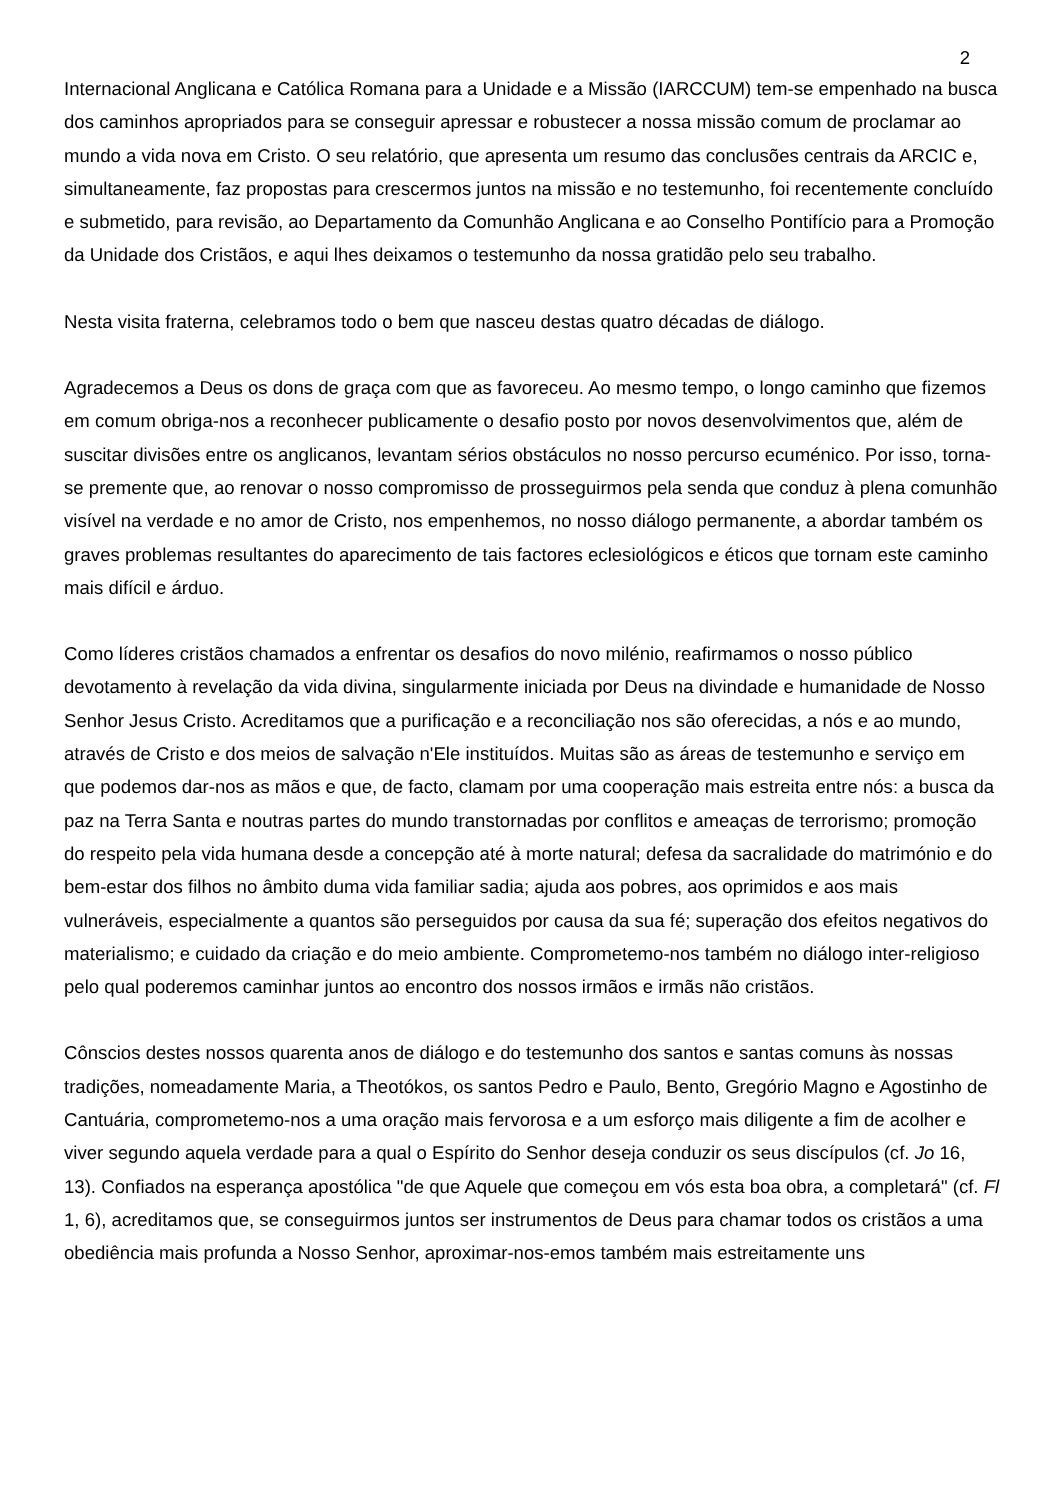2
Internacional Anglicana e Católica Romana para a Unidade e a Missão (IARCCUM) tem-se empenhado na busca dos caminhos apropriados para se conseguir apressar e robustecer a nossa missão comum de proclamar ao mundo a vida nova em Cristo. O seu relatório, que apresenta um resumo das conclusões centrais da ARCIC e, simultaneamente, faz propostas para crescermos juntos na missão e no testemunho, foi recentemente concluído e submetido, para revisão, ao Departamento da Comunhão Anglicana e ao Conselho Pontifício para a Promoção da Unidade dos Cristãos, e aqui lhes deixamos o testemunho da nossa gratidão pelo seu trabalho.
Nesta visita fraterna, celebramos todo o bem que nasceu destas quatro décadas de diálogo.
Agradecemos a Deus os dons de graça com que as favoreceu. Ao mesmo tempo, o longo caminho que fizemos em comum obriga-nos a reconhecer publicamente o desafio posto por novos desenvolvimentos que, além de suscitar divisões entre os anglicanos, levantam sérios obstáculos no nosso percurso ecuménico. Por isso, torna-se premente que, ao renovar o nosso compromisso de prosseguirmos pela senda que conduz à plena comunhão visível na verdade e no amor de Cristo, nos empenhemos, no nosso diálogo permanente, a abordar também os graves problemas resultantes do aparecimento de tais factores eclesiológicos e éticos que tornam este caminho mais difícil e árduo.
Como líderes cristãos chamados a enfrentar os desafios do novo milénio, reafirmamos o nosso público devotamento à revelação da vida divina, singularmente iniciada por Deus na divindade e humanidade de Nosso Senhor Jesus Cristo. Acreditamos que a purificação e a reconciliação nos são oferecidas, a nós e ao mundo, através de Cristo e dos meios de salvação n'Ele instituídos. Muitas são as áreas de testemunho e serviço em que podemos dar-nos as mãos e que, de facto, clamam por uma cooperação mais estreita entre nós: a busca da paz na Terra Santa e noutras partes do mundo transtornadas por conflitos e ameaças de terrorismo; promoção do respeito pela vida humana desde a concepção até à morte natural; defesa da sacralidade do matrimónio e do bem-estar dos filhos no âmbito duma vida familiar sadia; ajuda aos pobres, aos oprimidos e aos mais vulneráveis, especialmente a quantos são perseguidos por causa da sua fé; superação dos efeitos negativos do materialismo; e cuidado da criação e do meio ambiente. Comprometemo-nos também no diálogo inter-religioso pelo qual poderemos caminhar juntos ao encontro dos nossos irmãos e irmãs não cristãos.
Cônscios destes nossos quarenta anos de diálogo e do testemunho dos santos e santas comuns às nossas tradições, nomeadamente Maria, a Theotókos, os santos Pedro e Paulo, Bento, Gregório Magno e Agostinho de Cantuária, comprometemo-nos a uma oração mais fervorosa e a um esforço mais diligente a fim de acolher e viver segundo aquela verdade para a qual o Espírito do Senhor deseja conduzir os seus discípulos (cf. Jo 16, 13). Confiados na esperança apostólica "de que Aquele que começou em vós esta boa obra, a completará" (cf. Fl 1, 6), acreditamos que, se conseguirmos juntos ser instrumentos de Deus para chamar todos os cristãos a uma obediência mais profunda a Nosso Senhor, aproximar-nos-emos também mais estreitamente uns